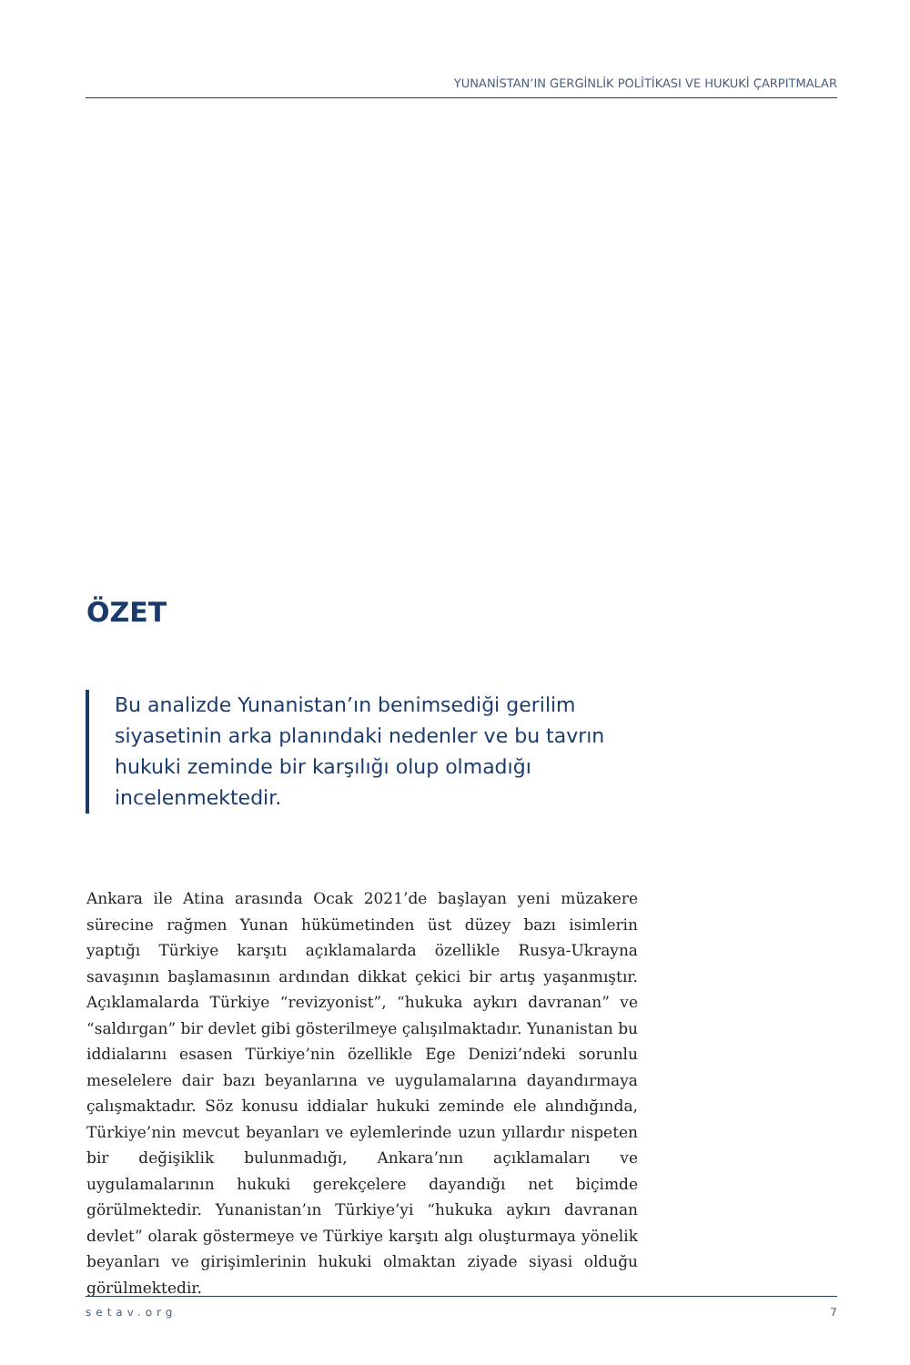YUNANİSTAN’IN GERGİNLİK POLİTİKASI VE HUKUKİ ÇARPITMALAR
ÖZET
Bu analizde Yunanistan’ın benimsediği gerilim siyasetinin arka planındaki nedenler ve bu tavrın hukuki zeminde bir karşılığı olup olmadığı incelenmektedir.
Ankara ile Atina arasında Ocak 2021’de başlayan yeni müzakere sürecine rağmen Yunan hükümetinden üst düzey bazı isimlerin yaptığı Türkiye karşıtı açıklamalarda özellikle Rusya-Ukrayna savaşının başlamasının ardından dikkat çekici bir artış yaşanmıştır. Açıklamalarda Türkiye “revizyonist”, “hukuka aykırı davranan” ve “saldırgan” bir devlet gibi gösterilmeye çalışılmaktadır. Yunanistan bu iddialarını esasen Türkiye’nin özellikle Ege Denizi’ndeki sorunlu meselelere dair bazı beyanlarına ve uygulamalarına dayandırmaya çalışmaktadır. Söz konusu iddialar hukuki zeminde ele alındığında, Türkiye’nin mevcut beyanları ve eylemlerinde uzun yıllardır nispeten bir değişiklik bulunmadığı, Ankara’nın açıklamaları ve uygulamalarının hukuki gerekçelere dayandığı net biçimde görülmektedir. Yunanistan’ın Türkiye’yi “hukuka aykırı davranan devlet” olarak göstermeye ve Türkiye karşıtı algı oluşturmaya yönelik beyanları ve girişimlerinin hukuki olmaktan ziyade siyasi olduğu görülmektedir.
setav.org 7